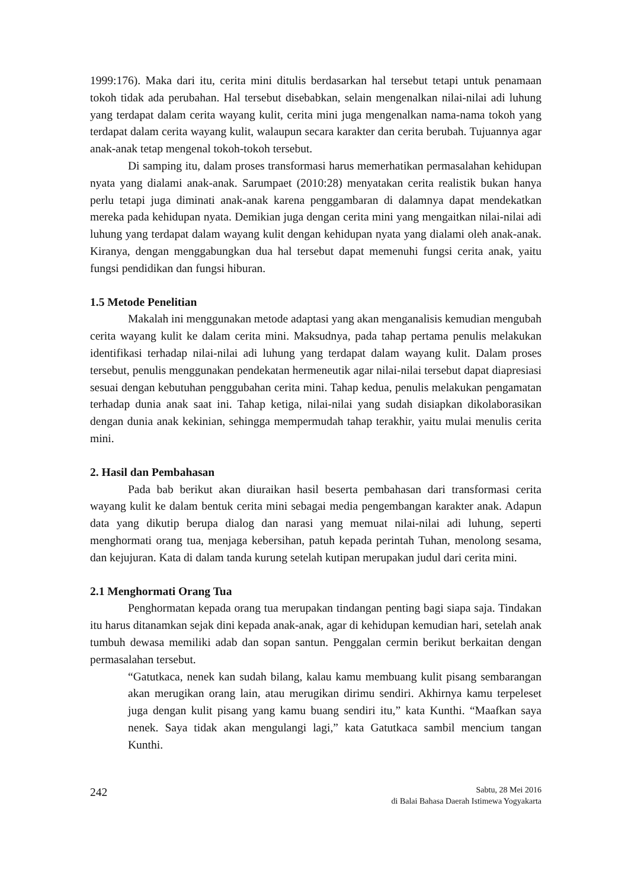1999:176). Maka dari itu, cerita mini ditulis berdasarkan hal tersebut tetapi untuk penamaan tokoh tidak ada perubahan. Hal tersebut disebabkan, selain mengenalkan nilai-nilai adi luhung yang terdapat dalam cerita wayang kulit, cerita mini juga mengenalkan nama-nama tokoh yang terdapat dalam cerita wayang kulit, walaupun secara karakter dan cerita berubah. Tujuannya agar anak-anak tetap mengenal tokoh-tokoh tersebut.
Di samping itu, dalam proses transformasi harus memerhatikan permasalahan kehidupan nyata yang dialami anak-anak. Sarumpaet (2010:28) menyatakan cerita realistik bukan hanya perlu tetapi juga diminati anak-anak karena penggambaran di dalamnya dapat mendekatkan mereka pada kehidupan nyata. Demikian juga dengan cerita mini yang mengaitkan nilai-nilai adi luhung yang terdapat dalam wayang kulit dengan kehidupan nyata yang dialami oleh anak-anak. Kiranya, dengan menggabungkan dua hal tersebut dapat memenuhi fungsi cerita anak, yaitu fungsi pendidikan dan fungsi hiburan.
1.5 Metode Penelitian
Makalah ini menggunakan metode adaptasi yang akan menganalisis kemudian mengubah cerita wayang kulit ke dalam cerita mini. Maksudnya, pada tahap pertama penulis melakukan identifikasi terhadap nilai-nilai adi luhung yang terdapat dalam wayang kulit. Dalam proses tersebut, penulis menggunakan pendekatan hermeneutik agar nilai-nilai tersebut dapat diapresiasi sesuai dengan kebutuhan penggubahan cerita mini. Tahap kedua, penulis melakukan pengamatan terhadap dunia anak saat ini. Tahap ketiga, nilai-nilai yang sudah disiapkan dikolaborasikan dengan dunia anak kekinian, sehingga mempermudah tahap terakhir, yaitu mulai menulis cerita mini.
2. Hasil dan Pembahasan
Pada bab berikut akan diuraikan hasil beserta pembahasan dari transformasi cerita wayang kulit ke dalam bentuk cerita mini sebagai media pengembangan karakter anak. Adapun data yang dikutip berupa dialog dan narasi yang memuat nilai-nilai adi luhung, seperti menghormati orang tua, menjaga kebersihan, patuh kepada perintah Tuhan, menolong sesama, dan kejujuran. Kata di dalam tanda kurung setelah kutipan merupakan judul dari cerita mini.
2.1 Menghormati Orang Tua
Penghormatan kepada orang tua merupakan tindangan penting bagi siapa saja. Tindakan itu harus ditanamkan sejak dini kepada anak-anak, agar di kehidupan kemudian hari, setelah anak tumbuh dewasa memiliki adab dan sopan santun. Penggalan cermin berikut berkaitan dengan permasalahan tersebut.
“Gatutkaca, nenek kan sudah bilang, kalau kamu membuang kulit pisang sembarangan akan merugikan orang lain, atau merugikan dirimu sendiri. Akhirnya kamu terpeleset juga dengan kulit pisang yang kamu buang sendiri itu,” kata Kunthi. “Maafkan saya nenek. Saya tidak akan mengulangi lagi,” kata Gatutkaca sambil mencium tangan Kunthi.
242
Sabtu, 28 Mei 2016
di Balai Bahasa Daerah Istimewa Yogyakarta